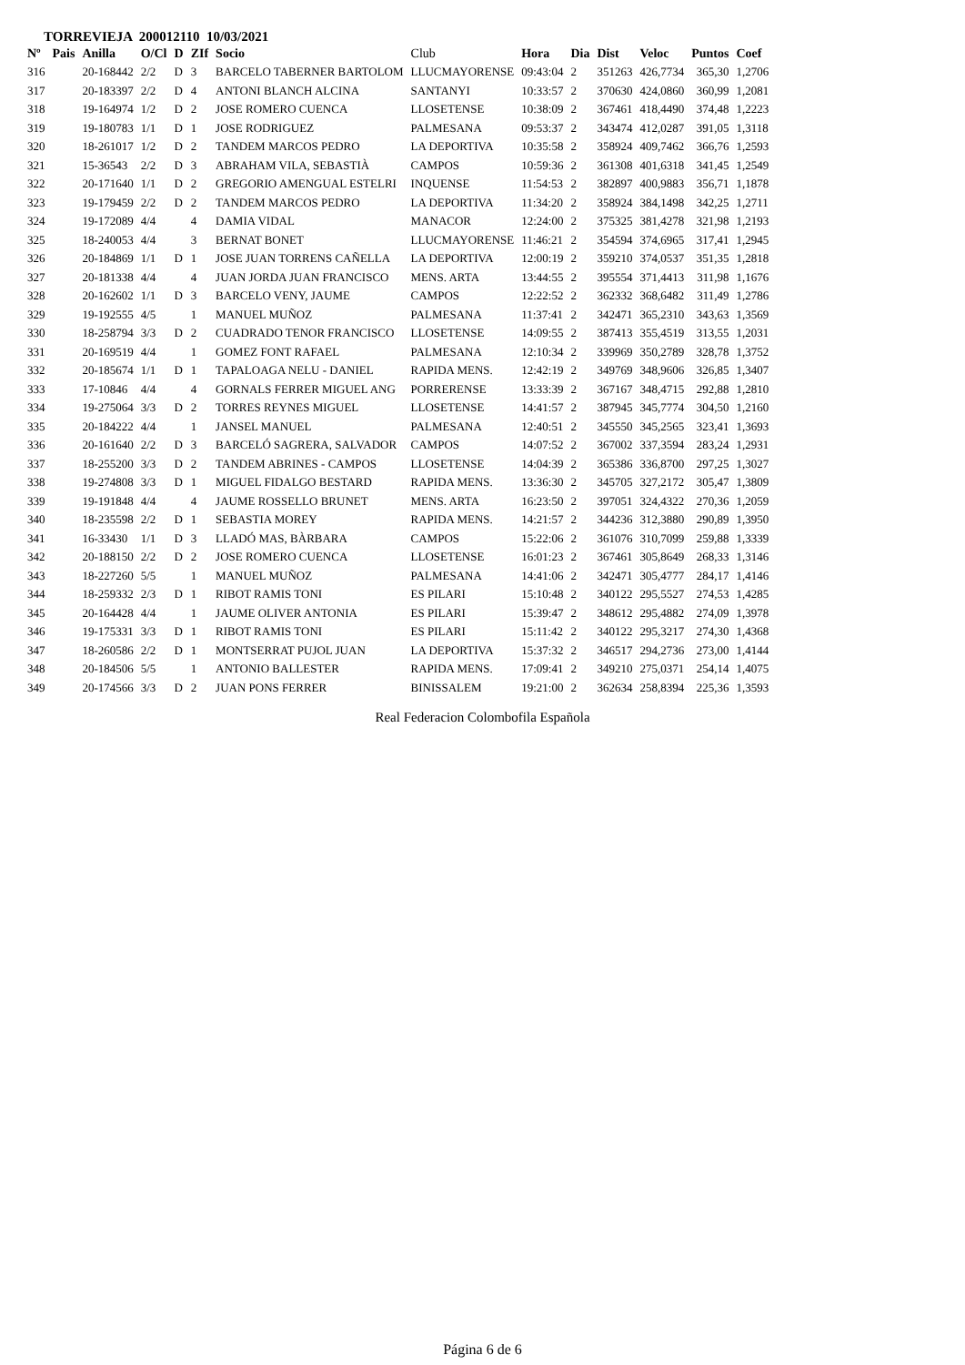TORREVIEJA 200012110 10/03/2021
| Nº | Pais | Anilla | O/Cl | D | ZIf | Socio | Club | Hora | Dia | Dist | Veloc | Puntos | Coef |
| --- | --- | --- | --- | --- | --- | --- | --- | --- | --- | --- | --- | --- | --- |
| 316 | | 20-168442 | 2/2 | D | 3 | BARCELO TABERNER BARTOLOM | LLUCMAYORENSE | 09:43:04 | 2 | 351263 | 426,7734 | 365,30 | 1,2706 |
| 317 | | 20-183397 | 2/2 | D | 4 | ANTONI BLANCH ALCINA | SANTANYI | 10:33:57 | 2 | 370630 | 424,0860 | 360,99 | 1,2081 |
| 318 | | 19-164974 | 1/2 | D | 2 | JOSE ROMERO CUENCA | LLOSETENSE | 10:38:09 | 2 | 367461 | 418,4490 | 374,48 | 1,2223 |
| 319 | | 19-180783 | 1/1 | D | 1 | JOSE RODRIGUEZ | PALMESANA | 09:53:37 | 2 | 343474 | 412,0287 | 391,05 | 1,3118 |
| 320 | | 18-261017 | 1/2 | D | 2 | TANDEM MARCOS PEDRO | LA DEPORTIVA | 10:35:58 | 2 | 358924 | 409,7462 | 366,76 | 1,2593 |
| 321 | | 15-36543 | 2/2 | D | 3 | ABRAHAM VILA, SEBASTIÀ | CAMPOS | 10:59:36 | 2 | 361308 | 401,6318 | 341,45 | 1,2549 |
| 322 | | 20-171640 | 1/1 | D | 2 | GREGORIO AMENGUAL ESTELRI | INQUENSE | 11:54:53 | 2 | 382897 | 400,9883 | 356,71 | 1,1878 |
| 323 | | 19-179459 | 2/2 | D | 2 | TANDEM MARCOS PEDRO | LA DEPORTIVA | 11:34:20 | 2 | 358924 | 384,1498 | 342,25 | 1,2711 |
| 324 | | 19-172089 | 4/4 | | 4 | DAMIA VIDAL | MANACOR | 12:24:00 | 2 | 375325 | 381,4278 | 321,98 | 1,2193 |
| 325 | | 18-240053 | 4/4 | | 3 | BERNAT BONET | LLUCMAYORENSE | 11:46:21 | 2 | 354594 | 374,6965 | 317,41 | 1,2945 |
| 326 | | 20-184869 | 1/1 | D | 1 | JOSE JUAN TORRENS CAÑELLA | LA DEPORTIVA | 12:00:19 | 2 | 359210 | 374,0537 | 351,35 | 1,2818 |
| 327 | | 20-181338 | 4/4 | | 4 | JUAN JORDA JUAN FRANCISCO | MENS. ARTA | 13:44:55 | 2 | 395554 | 371,4413 | 311,98 | 1,1676 |
| 328 | | 20-162602 | 1/1 | D | 3 | BARCELO VENY, JAUME | CAMPOS | 12:22:52 | 2 | 362332 | 368,6482 | 311,49 | 1,2786 |
| 329 | | 19-192555 | 4/5 | | 1 | MANUEL MUÑOZ | PALMESANA | 11:37:41 | 2 | 342471 | 365,2310 | 343,63 | 1,3569 |
| 330 | | 18-258794 | 3/3 | D | 2 | CUADRADO TENOR FRANCISCO | LLOSETENSE | 14:09:55 | 2 | 387413 | 355,4519 | 313,55 | 1,2031 |
| 331 | | 20-169519 | 4/4 | | 1 | GOMEZ FONT RAFAEL | PALMESANA | 12:10:34 | 2 | 339969 | 350,2789 | 328,78 | 1,3752 |
| 332 | | 20-185674 | 1/1 | D | 1 | TAPALOAGA NELU - DANIEL | RAPIDA MENS. | 12:42:19 | 2 | 349769 | 348,9606 | 326,85 | 1,3407 |
| 333 | | 17-10846 | 4/4 | | 4 | GORNALS FERRER MIGUEL ANG | PORRERENSE | 13:33:39 | 2 | 367167 | 348,4715 | 292,88 | 1,2810 |
| 334 | | 19-275064 | 3/3 | D | 2 | TORRES REYNES MIGUEL | LLOSETENSE | 14:41:57 | 2 | 387945 | 345,7774 | 304,50 | 1,2160 |
| 335 | | 20-184222 | 4/4 | | 1 | JANSEL MANUEL | PALMESANA | 12:40:51 | 2 | 345550 | 345,2565 | 323,41 | 1,3693 |
| 336 | | 20-161640 | 2/2 | D | 3 | BARCELÓ SAGRERA, SALVADOR | CAMPOS | 14:07:52 | 2 | 367002 | 337,3594 | 283,24 | 1,2931 |
| 337 | | 18-255200 | 3/3 | D | 2 | TANDEM ABRINES - CAMPOS | LLOSETENSE | 14:04:39 | 2 | 365386 | 336,8700 | 297,25 | 1,3027 |
| 338 | | 19-274808 | 3/3 | D | 1 | MIGUEL FIDALGO BESTARD | RAPIDA MENS. | 13:36:30 | 2 | 345705 | 327,2172 | 305,47 | 1,3809 |
| 339 | | 19-191848 | 4/4 | | 4 | JAUME ROSSELLO BRUNET | MENS. ARTA | 16:23:50 | 2 | 397051 | 324,4322 | 270,36 | 1,2059 |
| 340 | | 18-235598 | 2/2 | D | 1 | SEBASTIA MOREY | RAPIDA MENS. | 14:21:57 | 2 | 344236 | 312,3880 | 290,89 | 1,3950 |
| 341 | | 16-33430 | 1/1 | D | 3 | LLADÓ MAS, BÀRBARA | CAMPOS | 15:22:06 | 2 | 361076 | 310,7099 | 259,88 | 1,3339 |
| 342 | | 20-188150 | 2/2 | D | 2 | JOSE ROMERO CUENCA | LLOSETENSE | 16:01:23 | 2 | 367461 | 305,8649 | 268,33 | 1,3146 |
| 343 | | 18-227260 | 5/5 | | 1 | MANUEL MUÑOZ | PALMESANA | 14:41:06 | 2 | 342471 | 305,4777 | 284,17 | 1,4146 |
| 344 | | 18-259332 | 2/3 | D | 1 | RIBOT RAMIS TONI | ES PILARI | 15:10:48 | 2 | 340122 | 295,5527 | 274,53 | 1,4285 |
| 345 | | 20-164428 | 4/4 | | 1 | JAUME OLIVER ANTONIA | ES PILARI | 15:39:47 | 2 | 348612 | 295,4882 | 274,09 | 1,3978 |
| 346 | | 19-175331 | 3/3 | D | 1 | RIBOT RAMIS TONI | ES PILARI | 15:11:42 | 2 | 340122 | 295,3217 | 274,30 | 1,4368 |
| 347 | | 18-260586 | 2/2 | D | 1 | MONTSERRAT PUJOL JUAN | LA DEPORTIVA | 15:37:32 | 2 | 346517 | 294,2736 | 273,00 | 1,4144 |
| 348 | | 20-184506 | 5/5 | | 1 | ANTONIO BALLESTER | RAPIDA MENS. | 17:09:41 | 2 | 349210 | 275,0371 | 254,14 | 1,4075 |
| 349 | | 20-174566 | 3/3 | D | 2 | JUAN PONS FERRER | BINISSALEM | 19:21:00 | 2 | 362634 | 258,8394 | 225,36 | 1,3593 |
Real Federacion Colombofila Española
Página 6 de 6